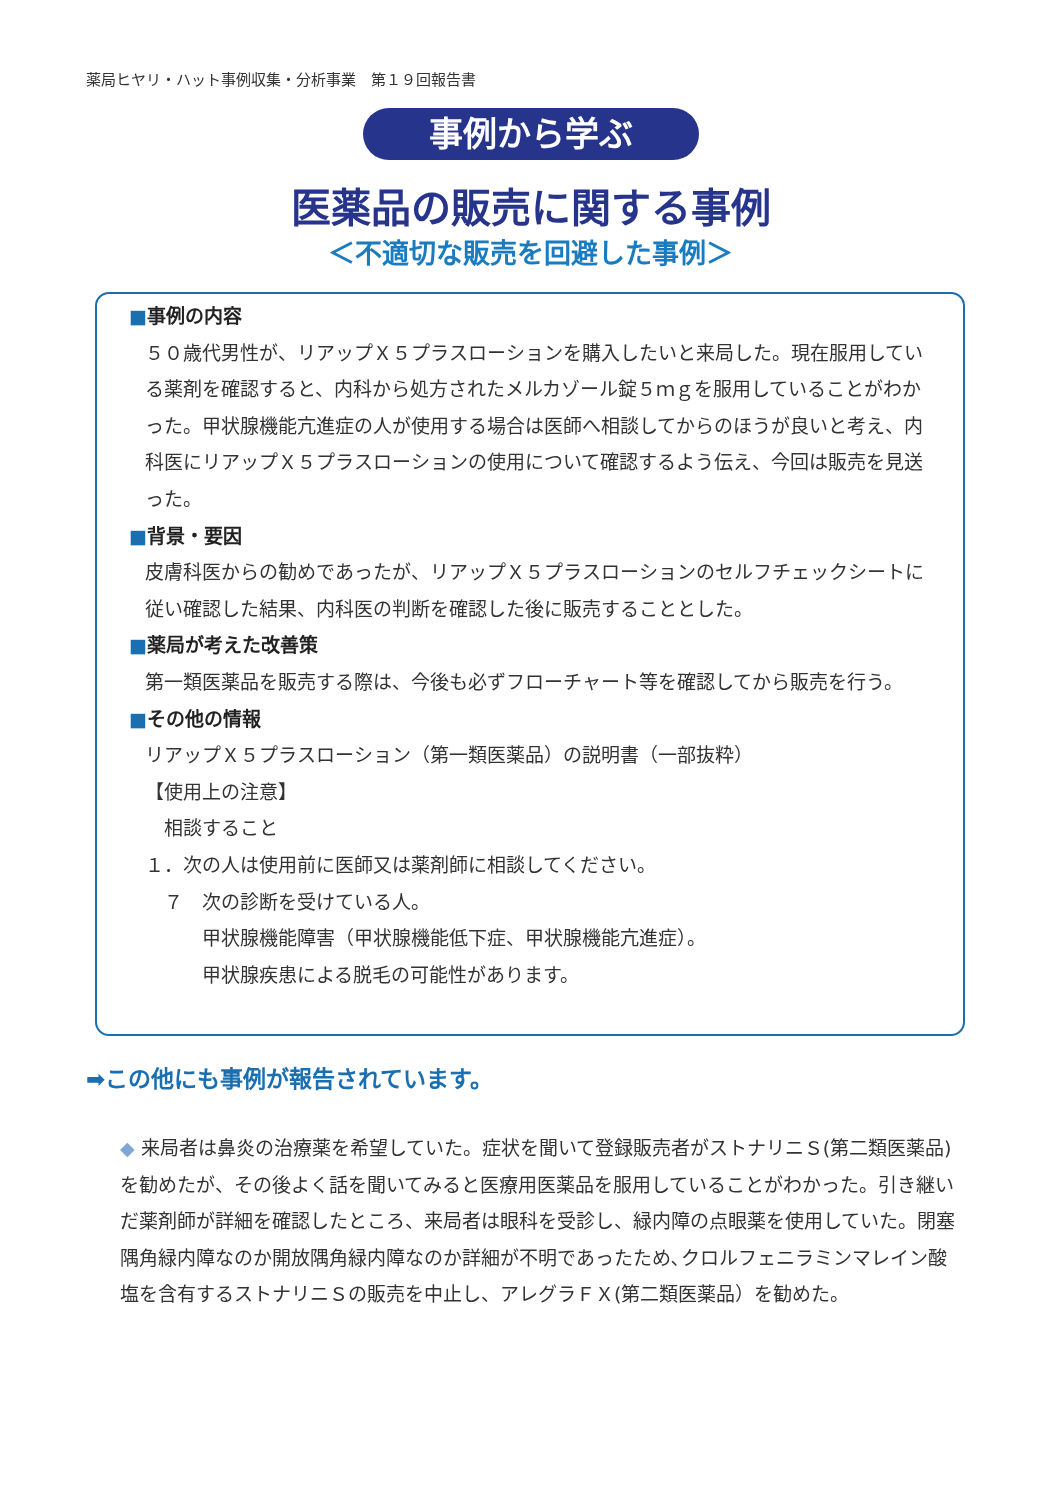薬局ヒヤリ・ハット事例収集・分析事業　第１９回報告書
事例から学ぶ
医薬品の販売に関する事例
＜不適切な販売を回避した事例＞
■事例の内容
５０歳代男性が、リアップＸ５プラスローションを購入したいと来局した。現在服用している薬剤を確認すると、内科から処方されたメルカゾール錠５ｍｇを服用していることがわかった。甲状腺機能亢進症の人が使用する場合は医師へ相談してからのほうが良いと考え、内科医にリアップＸ５プラスローションの使用について確認するよう伝え、今回は販売を見送った。
■背景・要因
皮膚科医からの勧めであったが、リアップＸ５プラスローションのセルフチェックシートに従い確認した結果、内科医の判断を確認した後に販売することとした。
■薬局が考えた改善策
第一類医薬品を販売する際は、今後も必ずフローチャート等を確認してから販売を行う。
■その他の情報
リアップＸ５プラスローション（第一類医薬品）の説明書（一部抜粋）
【使用上の注意】
　相談すること
１．次の人は使用前に医師又は薬剤師に相談してください。
　７　次の診断を受けている人。
　　　甲状腺機能障害（甲状腺機能低下症、甲状腺機能亢進症）。
　　　甲状腺疾患による脱毛の可能性があります。
➡この他にも事例が報告されています。
◆ 来局者は鼻炎の治療薬を希望していた。症状を聞いて登録販売者がストナリニＳ(第二類医薬品)を勧めたが、その後よく話を聞いてみると医療用医薬品を服用していることがわかった。引き継いだ薬剤師が詳細を確認したところ、来局者は眼科を受診し、緑内障の点眼薬を使用していた。閉塞隅角緑内障なのか開放隅角緑内障なのか詳細が不明であったため､クロルフェニラミンマレイン酸塩を含有するストナリニＳの販売を中止し、アレグラＦＸ(第二類医薬品）を勧めた。